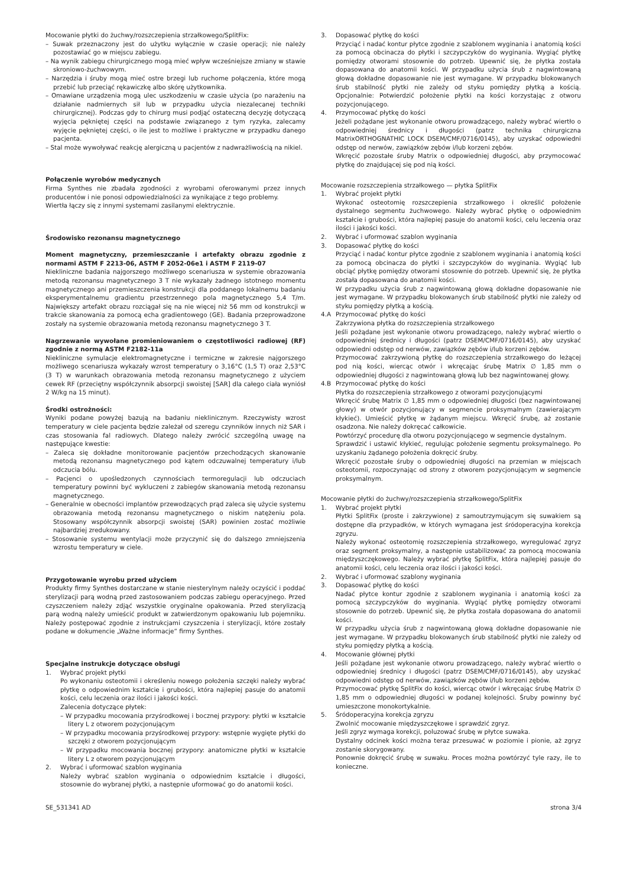Mocowanie płytki do żuchwy/rozszczepienia strzałkowego/SplitFix:
– Suwak przeznaczony jest do użytku wyłącznie w czasie operacji; nie należy pozostawiać go w miejscu zabiegu.
– Na wynik zabiegu chirurgicznego mogą mieć wpływ wcześniejsze zmiany w stawie skroniowo-żuchwowym.
– Narzędzia i śruby mogą mieć ostre brzegi lub ruchome połączenia, które mogą przebić lub przeciąć rękawiczkę albo skórę użytkownika.
– Omawiane urządzenia mogą ulec uszkodzeniu w czasie użycia (po narażeniu na działanie nadmiernych sił lub w przypadku użycia niezalecanej techniki chirurgicznej). Podczas gdy to chirurg musi podjąć ostateczną decyzję dotyczącą wyjęcia pękniętej części na podstawie związanego z tym ryzyka, zalecamy wyjęcie pękniętej części, o ile jest to możliwe i praktyczne w przypadku danego pacjenta.
– Stal może wywoływać reakcję alergiczną u pacjentów z nadwrażliwością na nikiel.
Połączenie wyrobów medycznych
Firma Synthes nie zbadała zgodności z wyrobami oferowanymi przez innych producentów i nie ponosi odpowiedzialności za wynikające z tego problemy.
Wiertła łączy się z innymi systemami zasilanymi elektrycznie.
Środowisko rezonansu magnetycznego
Moment magnetyczny, przemieszczanie i artefakty obrazu zgodnie z normami ASTM F 2213-06, ASTM F 2052-06e1 i ASTM F 2119-07
Niekliniczne badania najgorszego możliwego scenariusza w systemie obrazowania metodą rezonansu magnetycznego 3 T nie wykazały żadnego istotnego momentu magnetycznego ani przemieszczenia konstrukcji dla poddanego lokalnemu badaniu eksperymentalnemu gradientu przestrzennego pola magnetycznego 5,4 T/m. Największy artefakt obrazu rozciągał się na nie więcej niż 56 mm od konstrukcji w trakcie skanowania za pomocą echa gradientowego (GE). Badania przeprowadzone zostały na systemie obrazowania metodą rezonansu magnetycznego 3 T.
Nagrzewanie wywołane promieniowaniem o częstotliwości radiowej (RF) zgodnie z normą ASTM F2182-11a
Niekliniczne symulacje elektromagnetyczne i termiczne w zakresie najgorszego możliwego scenariusza wykazały wzrost temperatury o 3,16°C (1,5 T) oraz 2,53°C (3 T) w warunkach obrazowania metodą rezonansu magnetycznego z użyciem cewek RF (przeciętny współczynnik absorpcji swoistej [SAR] dla całego ciała wyniósł 2 W/kg na 15 minut).
Środki ostrożności:
Wyniki podane powyżej bazują na badaniu nieklinicznym. Rzeczywisty wzrost temperatury w ciele pacjenta będzie zależał od szeregu czynników innych niż SAR i czas stosowania fal radiowych. Dlatego należy zwrócić szczególną uwagę na następujące kwestie:
– Zaleca się dokładne monitorowanie pacjentów przechodzących skanowanie metodą rezonansu magnetycznego pod kątem odczuwalnej temperatury i/lub odczucia bólu.
– Pacjenci o upośledzonych czynnościach termoregulacji lub odczuciach temperatury powinni być wykluczeni z zabiegów skanowania metodą rezonansu magnetycznego.
– Generalnie w obecności implantów przewodzących prąd zaleca się użycie systemu obrazowania metodą rezonansu magnetycznego o niskim natężeniu pola. Stosowany współczynnik absorpcji swoistej (SAR) powinien zostać możliwie najbardziej zredukowany.
– Stosowanie systemu wentylacji może przyczynić się do dalszego zmniejszenia wzrostu temperatury w ciele.
Przygotowanie wyrobu przed użyciem
Produkty firmy Synthes dostarczane w stanie niesterylnym należy oczyścić i poddać sterylizacji parą wodną przed zastosowaniem podczas zabiegu operacyjnego. Przed czyszczeniem należy zdjąć wszystkie oryginalne opakowania. Przed sterylizacją parą wodną należy umieścić produkt w zatwierdzonym opakowaniu lub pojemniku. Należy postępować zgodnie z instrukcjami czyszczenia i sterylizacji, które zostały podane w dokumencie „Ważne informacje” firmy Synthes.
Specjalne instrukcje dotyczące obsługi
1. Wybrać projekt płytki
Po wykonaniu osteotomii i określeniu nowego położenia szczęki należy wybrać płytkę o odpowiednim kształcie i grubości, która najlepiej pasuje do anatomii kości, celu leczenia oraz ilości i jakości kości.
Zalecenia dotyczące płytek:
– W przypadku mocowania przyśrodkowej i bocznej przypory: płytki w kształcie litery L z otworem pozycjonującym
– W przypadku mocowania przyśrodkowej przypory: wstępnie wygięte płytki do szczęki z otworem pozycjonującym
– W przypadku mocowania bocznej przypory: anatomiczne płytki w kształcie litery L z otworem pozycjonującym
2. Wybrać i uformować szablon wyginania
Należy wybrać szablon wyginania o odpowiednim kształcie i długości, stosownie do wybranej płytki, a następnie uformować go do anatomii kości.
3. Dopasować płytkę do kości
Przyciąć i nadać kontur płytce zgodnie z szablonem wyginania i anatomią kości za pomocą obcinacza do płytki i szczypczyków do wyginania. Wygiąć płytkę pomiędzy otworami stosownie do potrzeb. Upewnić się, że płytka została dopasowana do anatomii kości. W przypadku użycia śrub z nagwintowaną głową dokładne dopasowanie nie jest wymagane. W przypadku blokowanych śrub stabilność płytki nie zależy od styku pomiędzy płytką a kością. Opcjonalnie: Potwierdzić położenie płytki na kości korzystając z otworu pozycjonującego.
4. Przymocować płytkę do kości
Jeżeli pożądane jest wykonanie otworu prowadzącego, należy wybrać wiertło o odpowiedniej średnicy i długości (patrz technika chirurgiczna MatrixORTHOGNATHIC LOCK DSEM/CMF/0716/0145), aby uzyskać odpowiedni odstęp od nerwów, zawiązków zębów i/lub korzeni zębów.
Wkręcić pozostałe śruby Matrix o odpowiedniej długości, aby przymocować płytkę do znajdującej się pod nią kości.
Mocowanie rozszczepienia strzałkowego — płytka SplitFix
1. Wybrać projekt płytki
Wykonać osteotomię rozszczepienia strzałkowego i określić położenie dystalnego segmentu żuchwowego. Należy wybrać płytkę o odpowiednim kształcie i grubości, która najlepiej pasuje do anatomii kości, celu leczenia oraz ilości i jakości kości.
2. Wybrać i uformować szablon wyginania
3. Dopasować płytkę do kości
Przyciąć i nadać kontur płytce zgodnie z szablonem wyginania i anatomią kości za pomocą obcinacza do płytki i szczypczyków do wyginania. Wygiąć lub obciąć płytkę pomiędzy otworami stosownie do potrzeb. Upewnić się, że płytka została dopasowana do anatomii kości.
W przypadku użycia śrub z nagwintowaną głową dokładne dopasowanie nie jest wymagane. W przypadku blokowanych śrub stabilność płytki nie zależy od styku pomiędzy płytką a kością.
4.A Przymocować płytkę do kości
Zakrzywiona płytka do rozszczepienia strzałkowego
Jeśli pożądane jest wykonanie otworu prowadzącego, należy wybrać wiertło o odpowiedniej średnicy i długości (patrz DSEM/CMF/0716/0145), aby uzyskać odpowiedni odstęp od nerwów, zawiązków zębów i/lub korzeni zębów.
Przymocować zakrzywioną płytkę do rozszczepienia strzałkowego do leżącej pod nią kości, wiercąc otwór i wkręcając śrubę Matrix ∅ 1,85 mm o odpowiedniej długości z nagwintowaną głową lub bez nagwintowanej głowy.
4.B Przymocować płytkę do kości
Płytka do rozszczepienia strzałkowego z otworami pozycjonującymi
Wkręcić śrubę Matrix ∅ 1,85 mm o odpowiedniej długości (bez nagwintowanej głowy) w otwór pozycjonujący w segmencie proksymalnym (zawierającym kłykieć). Umieścić płytkę w żądanym miejscu. Wkręcić śrubę, aż zostanie osadzona. Nie należy dokręcać całkowicie.
Powtórzyć procedurę dla otworu pozycjonującego w segmencie dystalnym.
Sprawdzić i ustawić kłykieć, regulując położenie segmentu proksymalnego. Po uzyskaniu żądanego położenia dokręcić śruby.
Wkręcić pozostałe śruby o odpowiedniej długości na przemian w miejscach osteotomii, rozpoczynając od strony z otworem pozycjonującym w segmencie proksymalnym.
Mocowanie płytki do żuchwy/rozszczepienia strzałkowego/SplitFix
1. Wybrać projekt płytki
Płytki SplitFix (proste i zakrzywione) z samoutrzymującym się suwakiem są dostępne dla przypadków, w których wymagana jest śródoperacyjna korekcja zgryzu.
Należy wykonać osteotomię rozszczepienia strzałkowego, wyregulować zgryz oraz segment proksymalny, a następnie ustabilizować za pomocą mocowania międzyszczękowego. Należy wybrać płytkę SplitFix, która najlepiej pasuje do anatomii kości, celu leczenia oraz ilości i jakości kości.
2. Wybrać i uformować szablony wyginania
3. Dopasować płytkę do kości
Nadać płytce kontur zgodnie z szablonem wyginania i anatomią kości za pomocą szczypczyków do wyginania. Wygiąć płytkę pomiędzy otworami stosownie do potrzeb. Upewnić się, że płytka została dopasowana do anatomii kości.
W przypadku użycia śrub z nagwintowaną głową dokładne dopasowanie nie jest wymagane. W przypadku blokowanych śrub stabilność płytki nie zależy od styku pomiędzy płytką a kością.
4. Mocowanie głównej płytki
Jeśli pożądane jest wykonanie otworu prowadzącego, należy wybrać wiertło o odpowiedniej średnicy i długości (patrz DSEM/CMF/0716/0145), aby uzyskać odpowiedni odstęp od nerwów, zawiązków zębów i/lub korzeni zębów.
Przymocować płytkę SplitFix do kości, wiercąc otwór i wkręcając śrubę Matrix ∅ 1,85 mm o odpowiedniej długości w podanej kolejności. Śruby powinny być umieszczone monokortykalnie.
5. Śródoperacyjna korekcja zgryzu
Zwolnić mocowanie międzyszczękowe i sprawdzić zgryz.
Jeśli zgryz wymaga korekcji, poluzować śrubę w płytce suwaka.
Dystalny odcinek kości można teraz przesuwać w poziomie i pionie, aż zgryz zostanie skorygowany.
Ponownie dokręcić śrubę w suwaku. Proces można powtórzyć tyle razy, ile to konieczne.
SE_531341 AD strona 3/4